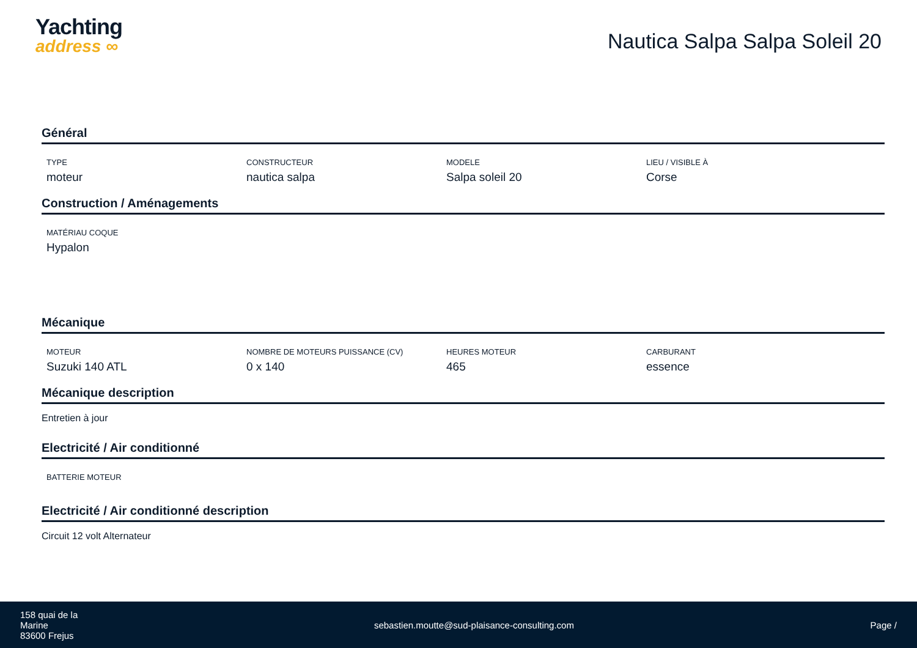Yachting
address ∞
Nautica Salpa Salpa Soleil 20
Général
TYPE
moteur
CONSTRUCTEUR
nautica salpa
MODELE
Salpa soleil 20
LIEU / VISIBLE À
Corse
Construction / Aménagements
MATÉRIAU COQUE
Hypalon
Mécanique
MOTEUR
Suzuki 140 ATL
NOMBRE DE MOTEURS PUISSANCE (CV)
0 x 140
HEURES MOTEUR
465
CARBURANT
essence
Mécanique description
Entretien à jour
Electricité / Air conditionné
BATTERIE MOTEUR
Electricité / Air conditionné description
Circuit 12 volt Alternateur
158 quai de la
Marine
83600 Frejus
sebastien.moutte@sud-plaisance-consulting.com
Page /